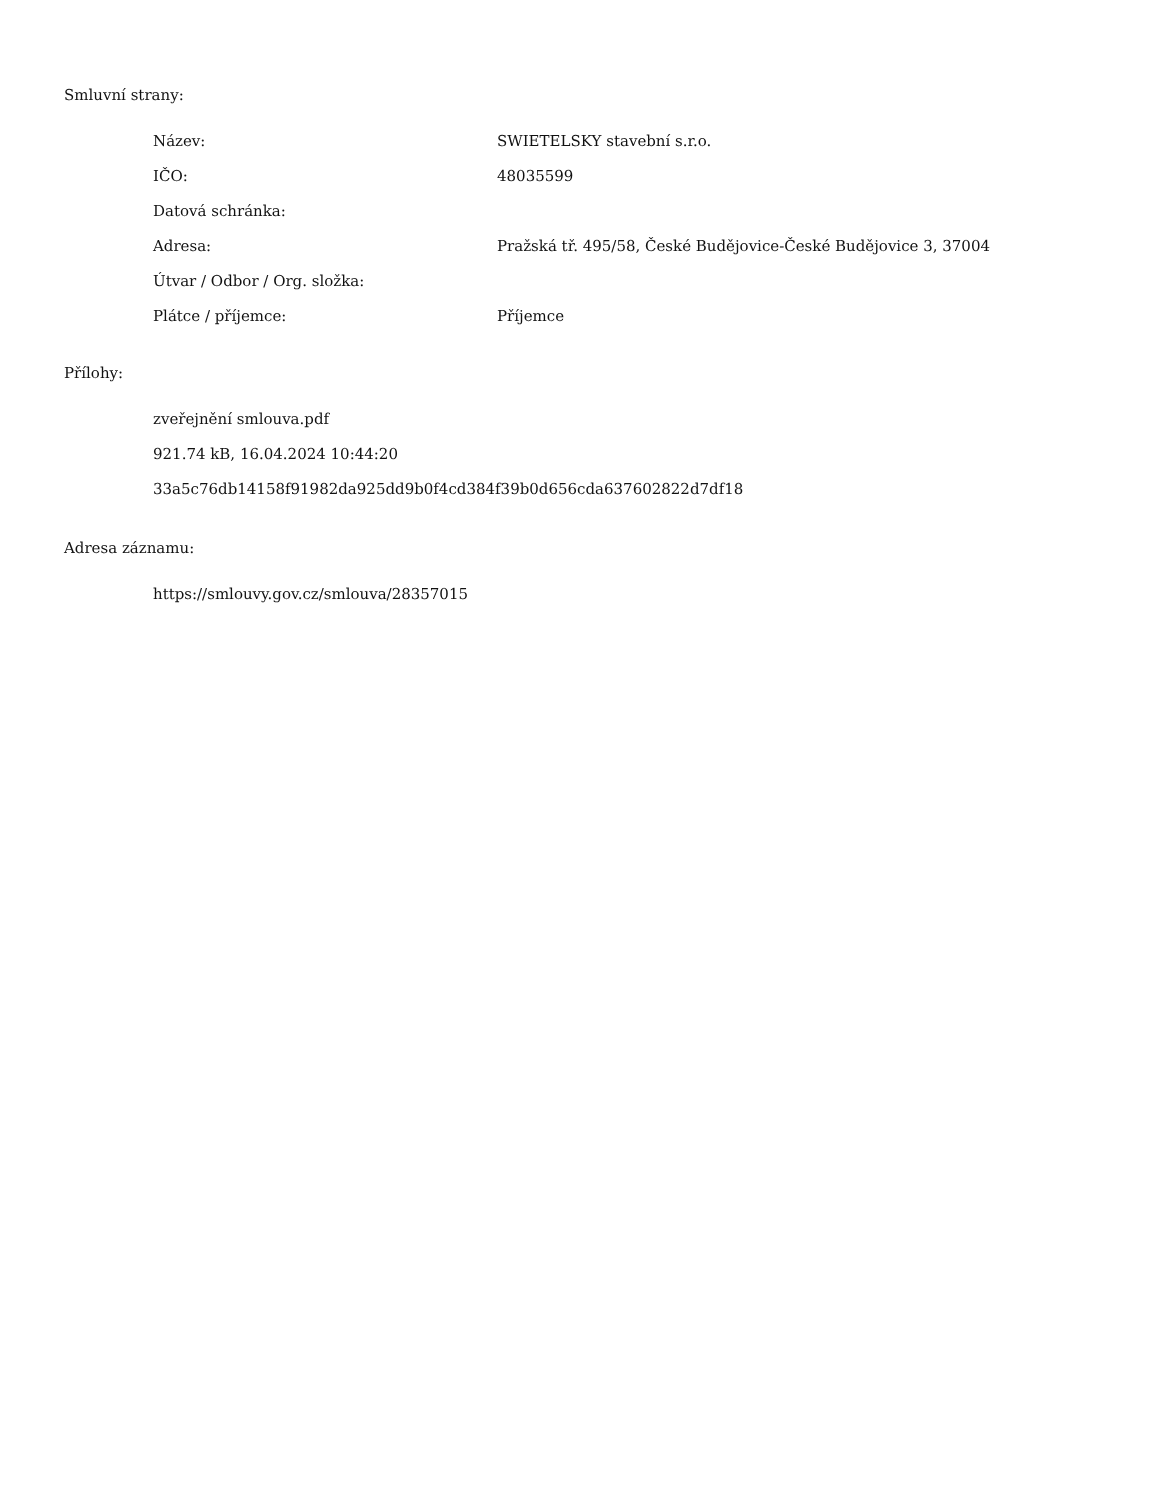Smluvní strany:
| Název: | SWIETELSKY stavební s.r.o. |
| IČO: | 48035599 |
| Datová schránka: | |
| Adresa: | Pražská tř. 495/58, České Budějovice-České Budějovice 3, 37004 |
| Útvar / Odbor / Org. složka: | |
| Plátce / příjemce: | Příjemce |
Přílohy:
zveřejnění smlouva.pdf
921.74 kB, 16.04.2024 10:44:20
33a5c76db14158f91982da925dd9b0f4cd384f39b0d656cda637602822d7df18
Adresa záznamu:
https://smlouvy.gov.cz/smlouva/28357015